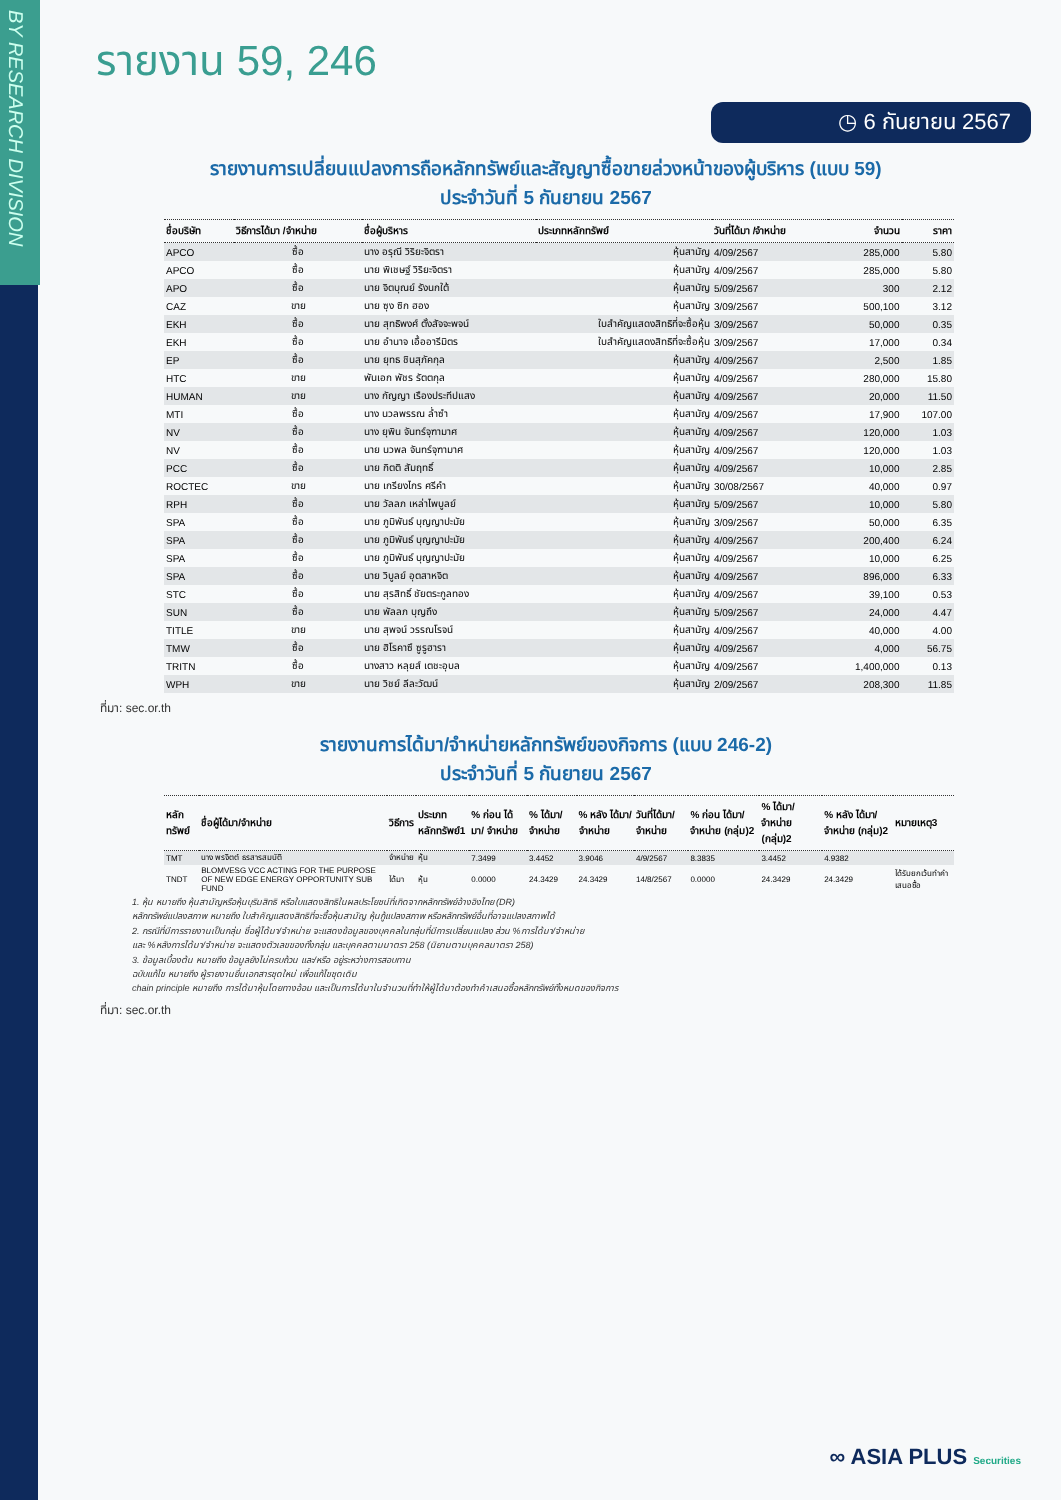BY RESEARCH DIVISION
รายงาน 59, 246
◷ 6 กันยายน 2567
รายงานการเปลี่ยนแปลงการถือหลักทรัพย์และสัญญาซื้อขายล่วงหน้าของผู้บริหาร (แบบ 59)
ประจำวันที่ 5 กันยายน 2567
| ชื่อบริษัท | วิธีการได้มา /จำหน่าย | ชื่อผู้บริหาร | ประเภทหลักทรัพย์ | วันที่ได้มา /จำหน่าย | จำนวน | ราคา |
| --- | --- | --- | --- | --- | --- | --- |
| APCO | ซื้อ | นาง อรุณี วิริยะจิตรา | หุ้นสามัญ | 4/09/2567 | 285,000 | 5.80 |
| APCO | ซื้อ | นาย พิเชษฐ์ วิริยะจิตรา | หุ้นสามัญ | 4/09/2567 | 285,000 | 5.80 |
| APO | ซื้อ | นาย จิตบุณย์ รังนกใต้ | หุ้นสามัญ | 5/09/2567 | 300 | 2.12 |
| CAZ | ขาย | นาย ซุง ซิก ฮอง | หุ้นสามัญ | 3/09/2567 | 500,100 | 3.12 |
| EKH | ซื้อ | นาย สุทธิพงศ์ ตั้งสัจจะพจน์ | ใบสำคัญแสดงสิทธิที่จะซื้อหุ้น | 3/09/2567 | 50,000 | 0.35 |
| EKH | ซื้อ | นาย อำนาจ เอื้ออารีมิตร | ใบสำคัญแสดงสิทธิที่จะซื้อหุ้น | 3/09/2567 | 17,000 | 0.34 |
| EP | ซื้อ | นาย ยุทธ ชินสุภัคกุล | หุ้นสามัญ | 4/09/2567 | 2,500 | 1.85 |
| HTC | ขาย | พันเอก พัชร รัตตกุล | หุ้นสามัญ | 4/09/2567 | 280,000 | 15.80 |
| HUMAN | ขาย | นาง กัญญา เรืองประทีปแสง | หุ้นสามัญ | 4/09/2567 | 20,000 | 11.50 |
| MTI | ซื้อ | นาง นวลพรรณ ล่ำซำ | หุ้นสามัญ | 4/09/2567 | 17,900 | 107.00 |
| NV | ซื้อ | นาง ยุพิน จันทร์จุฑามาศ | หุ้นสามัญ | 4/09/2567 | 120,000 | 1.03 |
| NV | ซื้อ | นาย นวพล จันทร์จุฑามาศ | หุ้นสามัญ | 4/09/2567 | 120,000 | 1.03 |
| PCC | ซื้อ | นาย กิตติ สัมฤทธิ์ | หุ้นสามัญ | 4/09/2567 | 10,000 | 2.85 |
| ROCTEC | ขาย | นาย เกรียงไกร ศรีคำ | หุ้นสามัญ | 30/08/2567 | 40,000 | 0.97 |
| RPH | ซื้อ | นาย วัลลภ เหล่าไพบูลย์ | หุ้นสามัญ | 5/09/2567 | 10,000 | 5.80 |
| SPA | ซื้อ | นาย ภูมิพันธ์ บุญญาปะมัย | หุ้นสามัญ | 3/09/2567 | 50,000 | 6.35 |
| SPA | ซื้อ | นาย ภูมิพันธ์ บุญญาปะมัย | หุ้นสามัญ | 4/09/2567 | 200,400 | 6.24 |
| SPA | ซื้อ | นาย ภูมิพันธ์ บุญญาปะมัย | หุ้นสามัญ | 4/09/2567 | 10,000 | 6.25 |
| SPA | ซื้อ | นาย วิบูลย์ อุตสาหจิต | หุ้นสามัญ | 4/09/2567 | 896,000 | 6.33 |
| STC | ซื้อ | นาย สุรสิทธิ์ ชัยตระกูลทอง | หุ้นสามัญ | 4/09/2567 | 39,100 | 0.53 |
| SUN | ซื้อ | นาย พัลลภ บุญถึง | หุ้นสามัญ | 5/09/2567 | 24,000 | 4.47 |
| TITLE | ขาย | นาย สุพจน์ วรรณโรจน์ | หุ้นสามัญ | 4/09/2567 | 40,000 | 4.00 |
| TMW | ซื้อ | นาย ฮิโรคาซึ ซูรูฮารา | หุ้นสามัญ | 4/09/2567 | 4,000 | 56.75 |
| TRITN | ซื้อ | นางสาว หลุยส์ เตชะอุบล | หุ้นสามัญ | 4/09/2567 | 1,400,000 | 0.13 |
| WPH | ขาย | นาย วิชย์ ลีละวัฒน์ | หุ้นสามัญ | 2/09/2567 | 208,300 | 11.85 |
ที่มา: sec.or.th
รายงานการได้มา/จำหน่ายหลักทรัพย์ของกิจการ (แบบ 246-2)
ประจำวันที่ 5 กันยายน 2567
| หลักทรัพย์ | ชื่อผู้ได้มา/จำหน่าย | วิธีการ | ประเภท หลักทรัพย์1 | % ก่อน ได้มา/ จำหน่าย | % ได้มา/ จำหน่าย | % หลัง ได้มา/ จำหน่าย | วันที่ได้มา/ จำหน่าย | % ก่อน ได้มา/ จำหน่าย (กลุ่ม)2 | % ได้มา/ จำหน่าย (กลุ่ม)2 | % หลัง ได้มา/ จำหน่าย (กลุ่ม)2 | หมายเหตุ3 |
| --- | --- | --- | --- | --- | --- | --- | --- | --- | --- | --- | --- |
| TMT | นาง พรจิตต์ ธรสารสมบัติ | จำหน่าย | หุ้น | 7.3499 | 3.4452 | 3.9046 | 4/9/2567 | 8.3835 | 3.4452 | 4.9382 | |
| TNDT | BLOMVESG VCC ACTING FOR THE PURPOSE OF NEW EDGE ENERGY OPPORTUNITY SUB FUND | ได้มา | หุ้น | 0.0000 | 24.3429 | 24.3429 | 14/8/2567 | 0.0000 | 24.3429 | 24.3429 | ได้รับยกเว้นทำคำเสนอซื้อ |
1. หุ้น หมายถึง หุ้นสามัญหรือหุ้นบุริมสิทธิ หรือใบแสดงสิทธิในผลประโยชน์ที่เกิดจากหลักทรัพย์อ้างอิงไทย (DR)
หลักทรัพย์แปลงสภาพ หมายถึง ใบสำคัญแสดงสิทธิที่จะซื้อหุ้นสามัญ หุ้นกู้แปลงสภาพ หรือหลักทรัพย์อื่นที่อาจแปลงสภาพได้
2. กรณีที่มีการรายงานเป็นกลุ่ม ชื่อผู้ได้มา/จำหน่าย จะแสดงข้อมูลของบุคคลในกลุ่มที่มีการเปลี่ยนแปลง ส่วน %การได้มา/จำหน่าย
และ %หลังการได้มา/จำหน่าย จะแสดงตัวเลขของทั้งกลุ่ม และบุคคลตามมาตรา 258 (นิยามตามบุคคลมาตรา 258)
3. ข้อมูลเบื้องต้น หมายถึง ข้อมูลยังไม่ครบถ้วน และ/หรือ อยู่ระหว่างการสอบทาน
ฉบับแก้ไข หมายถึง ผู้รายงานยื่นเอกสารชุดใหม่ เพื่อแก้ไขชุดเดิม
chain principle หมายถึง การได้มาหุ้นโดยทางอ้อม และเป็นการได้มาในจำนวนที่ทำให้ผู้ได้มาต้องทำคำเสนอซื้อหลักทรัพย์ทั้งหมดของกิจการ
ที่มา: sec.or.th
∞ ASIA PLUS Securities